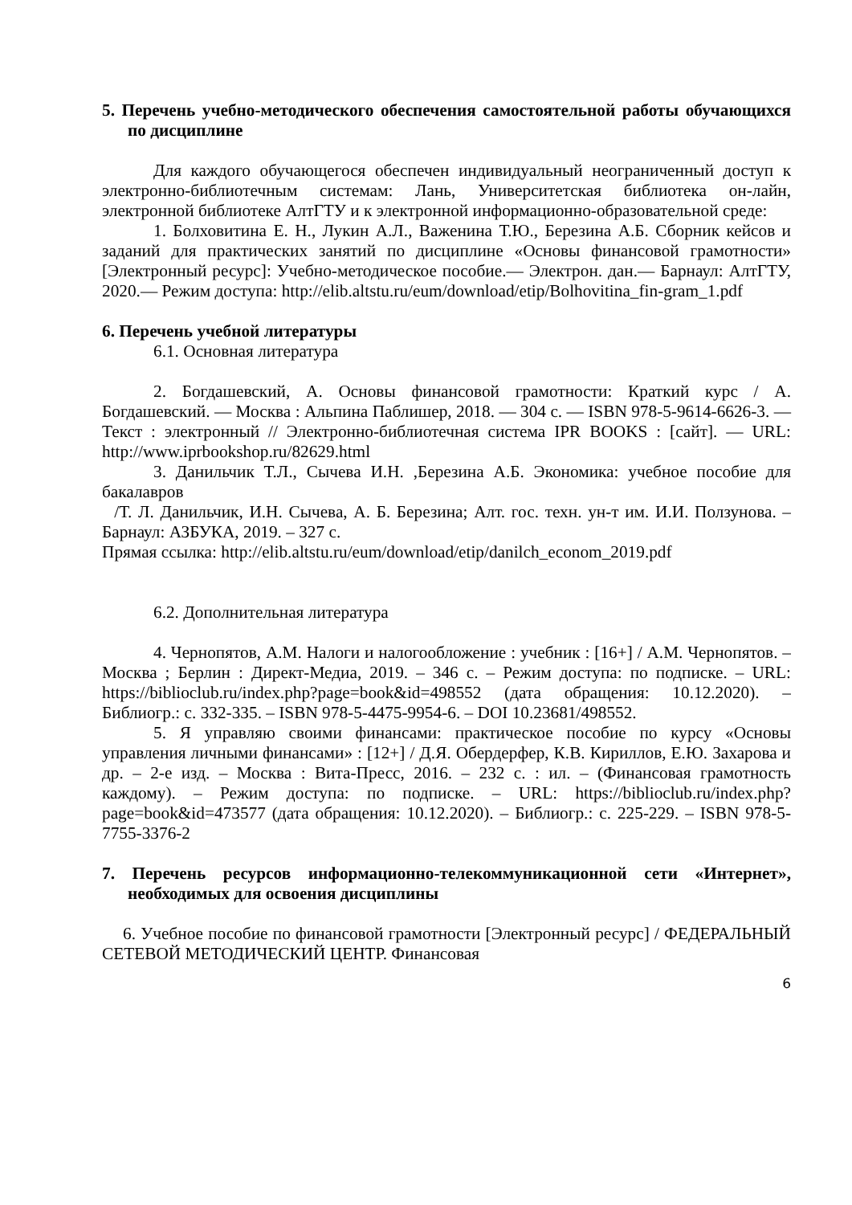5. Перечень учебно-методического обеспечения самостоятельной работы обучающихся по дисциплине
Для каждого обучающегося обеспечен индивидуальный неограниченный доступ к электронно-библиотечным системам: Лань, Университетская библиотека он-лайн, электронной библиотеке АлтГТУ и к электронной информационно-образовательной среде:
1. Болховитина Е. Н., Лукин А.Л., Важенина Т.Ю., Березина А.Б. Сборник кейсов и заданий для практических занятий по дисциплине «Основы финансовой грамотности» [Электронный ресурс]: Учебно-методическое пособие.— Электрон. дан.— Барнаул: АлтГТУ, 2020.— Режим доступа: http://elib.altstu.ru/eum/download/etip/Bolhovitina_fin-gram_1.pdf
6. Перечень учебной литературы
6.1. Основная литература
2. Богдашевский, А. Основы финансовой грамотности: Краткий курс / А. Богдашевский. — Москва : Альпина Паблишер, 2018. — 304 с. — ISBN 978-5-9614-6626-3. — Текст : электронный // Электронно-библиотечная система IPR BOOKS : [сайт]. — URL: http://www.iprbookshop.ru/82629.html
3. Данильчик Т.Л., Сычева И.Н. ,Березина А.Б. Экономика: учебное пособие для бакалавров
/Т. Л. Данильчик, И.Н. Сычева, А. Б. Березина; Алт. гос. техн. ун-т им. И.И. Ползунова. – Барнаул: АЗБУКА, 2019. – 327 с.
Прямая ссылка: http://elib.altstu.ru/eum/download/etip/danilch_econom_2019.pdf
6.2. Дополнительная литература
4. Чернопятов, А.М. Налоги и налогообложение : учебник : [16+] / А.М. Чернопятов. – Москва ; Берлин : Директ-Медиа, 2019. – 346 с. – Режим доступа: по подписке. – URL: https://biblioclub.ru/index.php?page=book&id=498552 (дата обращения: 10.12.2020). – Библиогр.: с. 332-335. – ISBN 978-5-4475-9954-6. – DOI 10.23681/498552.
5. Я управляю своими финансами: практическое пособие по курсу «Основы управления личными финансами» : [12+] / Д.Я. Обердерфер, К.В. Кириллов, Е.Ю. Захарова и др. – 2-е изд. – Москва : Вита-Пресс, 2016. – 232 с. : ил. – (Финансовая грамотность каждому). – Режим доступа: по подписке. – URL: https://biblioclub.ru/index.php?page=book&id=473577 (дата обращения: 10.12.2020). – Библиогр.: с. 225-229. – ISBN 978-5-7755-3376-2
7. Перечень ресурсов информационно-телекоммуникационной сети «Интернет», необходимых для освоения дисциплины
6. Учебное пособие по финансовой грамотности [Электронный ресурс] / ФЕДЕРАЛЬНЫЙ СЕТЕВОЙ МЕТОДИЧЕСКИЙ ЦЕНТР. Финансовая
6